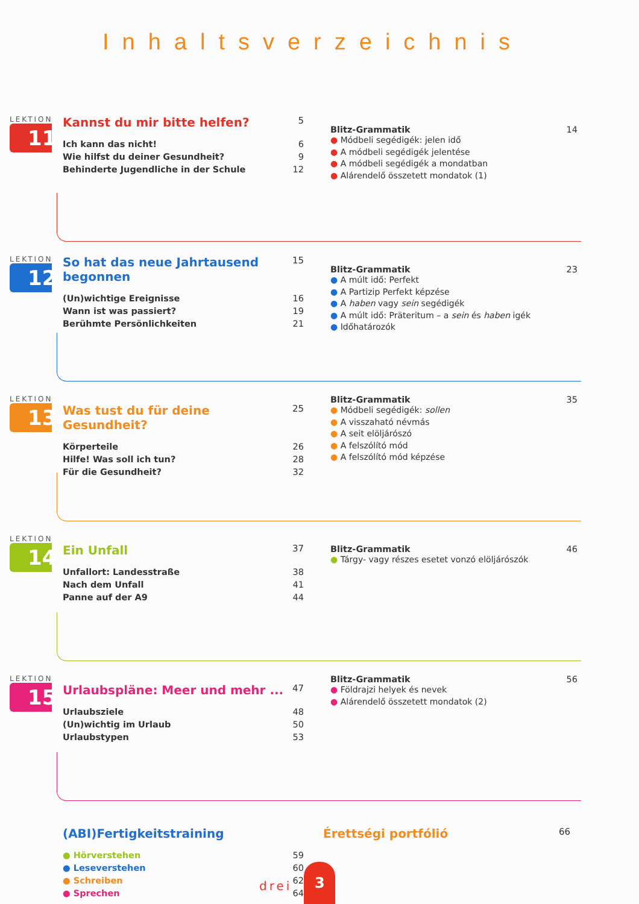Inhaltsverzeichnis
LEKTION
11
Kannst du mir bitte helfen? 5
Ich kann das nicht! 6
Wie hilfst du deiner Gesundheit? 9
Behinderte Jugendliche in der Schule 12
Blitz-Grammatik 14
● Módbeli segédigék: jelen idő
● A módbeli segédigék jelentése
● A módbeli segédigék a mondatban
● Alárendelő összetett mondatok (1)
LEKTION
12
So hat das neue Jahrtausend begonnen 15
(Un)wichtige Ereignisse 16
Wann ist was passiert? 19
Berühmte Persönlichkeiten 21
Blitz-Grammatik 23
● A múlt idő: Perfekt
● A Partizip Perfekt képzése
● A haben vagy sein segédigék
● A múlt idő: Präteritum – a sein és haben igék
● Időhatározók
LEKTION
13
Was tust du für deine Gesundheit? 25
Körperteile 26
Hilfe! Was soll ich tun? 28
Für die Gesundheit? 32
Blitz-Grammatik 35
● Módbeli segédigék: sollen
● A visszaható névmás
● A seit elöljárószó
● A felszólító mód
● A felszólító mód képzése
LEKTION
14
Ein Unfall 37
Unfallort: Landesstraße 38
Nach dem Unfall 41
Panne auf der A9 44
Blitz-Grammatik 46
● Tárgy- vagy részes esetet vonzó elöljárószók
LEKTION
15
Urlaubspläne: Meer und mehr ... 47
Urlaubsziele 48
(Un)wichtig im Urlaub 50
Urlaubstypen 53
Blitz-Grammatik 56
● Földrajzi helyek és nevek
● Alárendelő összetett mondatok (2)
(ABI)Fertigkeitstraining
● Hörverstehen 59
● Leseverstehen 60
● Schreiben 62
● Sprechen 64
Érettségi portfólió 66
drei 3